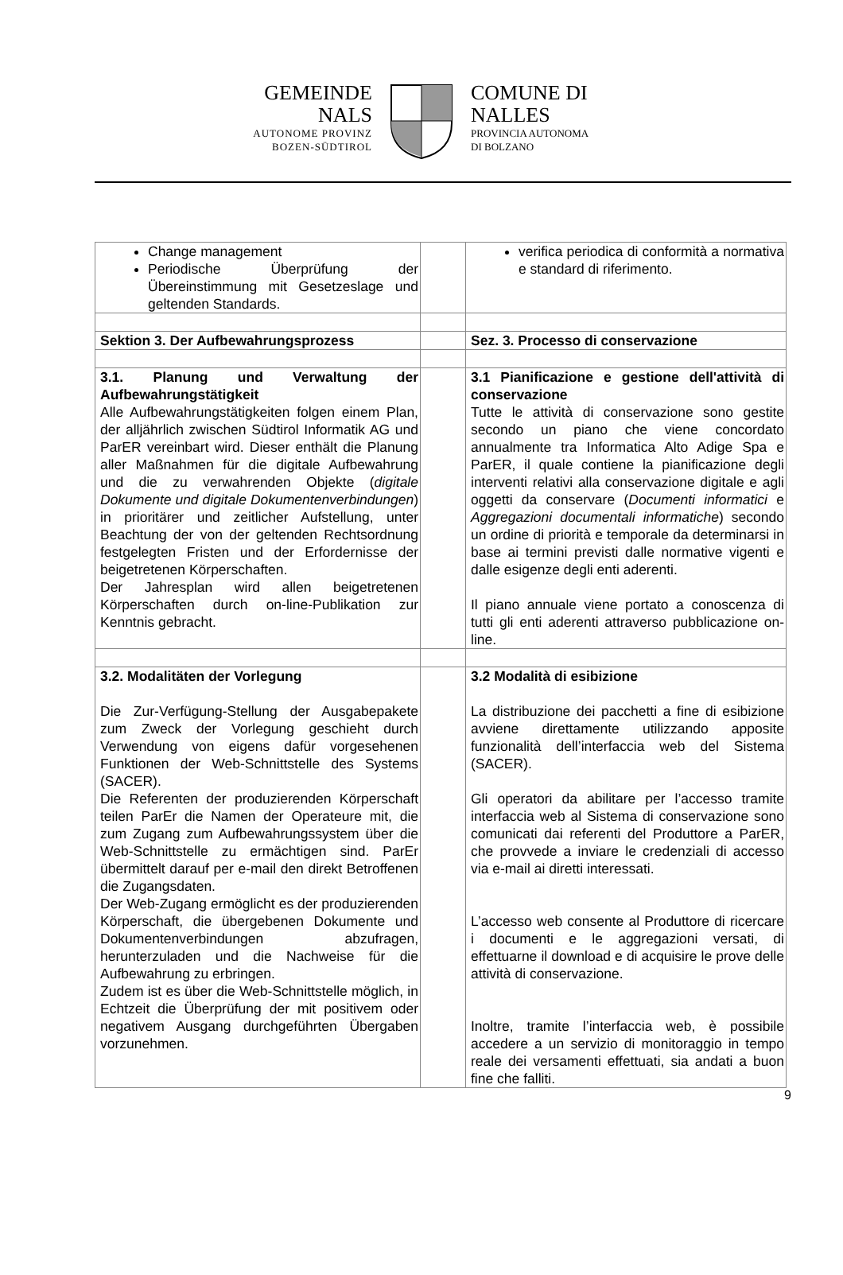GEMEINDE
NALS
AUTONOME PROVINZ
BOZEN-SÜDTIROL
COMUNE DI
NALLES
PROVINCIA AUTONOMA
DI BOLZANO
| Change management Periodische Überprüfung der Übereinstimmung mit Gesetzeslage und geltenden Standards. | | verifica periodica di conformità a normativa e standard di riferimento. |
| Sektion 3. Der Aufbewahrungsprozess | | Sez. 3. Processo di conservazione |
| 3.1. Planung und Verwaltung der Aufbewahrungstätigkeit Alle Aufbewahrungstätigkeiten folgen einem Plan, der alljährlich zwischen Südtirol Informatik AG und ParER vereinbart wird. Dieser enthält die Planung aller Maßnahmen für die digitale Aufbewahrung und die zu verwahrenden Objekte ( digitale Dokumente und digitale Dokumentenverbindungen ) in prioritärer und zeitlicher Aufstellung, unter Beachtung der von der geltenden Rechtsordnung festgelegten Fristen und der Erfordernisse der beigetretenen Körperschaften. Der Jahresplan wird allen beigetretenen Körperschaften durch on-line-Publikation zur Kenntnis gebracht. | | 3.1 Pianificazione e gestione dell'attività di conservazione Tutte le attività di conservazione sono gestite secondo un piano che viene concordato annualmente tra Informatica Alto Adige Spa e ParER, il quale contiene la pianificazione degli interventi relativi alla conservazione digitale e agli oggetti da conservare ( Documenti informatici e Aggregazioni documentali informatiche ) secondo un ordine di priorità e temporale da determinarsi in base ai termini previsti dalle normative vigenti e dalle esigenze degli enti aderenti. Il piano annuale viene portato a conoscenza di tutti gli enti aderenti attraverso pubblicazione on-line. |
| 3.2. Modalitäten der Vorlegung Die Zur-Verfügung-Stellung der Ausgabepakete zum Zweck der Vorlegung geschieht durch Verwendung von eigens dafür vorgesehenen Funktionen der Web-Schnittstelle des Systems (SACER). Die Referenten der produzierenden Körperschaft teilen ParEr die Namen der Operateure mit, die zum Zugang zum Aufbewahrungssystem über die Web-Schnittstelle zu ermächtigen sind. ParEr übermittelt darauf per e-mail den direkt Betroffenen die Zugangsdaten. Der Web-Zugang ermöglicht es der produzierenden Körperschaft, die übergebenen Dokumente und Dokumentenverbindungen abzufragen, herunterzuladen und die Nachweise für die Aufbewahrung zu erbringen. Zudem ist es über die Web-Schnittstelle möglich, in Echtzeit die Überprüfung der mit positivem oder negativem Ausgang durchgeführten Übergaben vorzunehmen. | | 3.2 Modalità di esibizione La distribuzione dei pacchetti a fine di esibizione avviene direttamente utilizzando apposite funzionalità dell’interfaccia web del Sistema (SACER). Gli operatori da abilitare per l’accesso tramite interfaccia web al Sistema di conservazione sono comunicati dai referenti del Produttore a ParER, che provvede a inviare le credenziali di accesso via e-mail ai diretti interessati. L’accesso web consente al Produttore di ricercare i documenti e le aggregazioni versati, di effettuarne il download e di acquisire le prove delle attività di conservazione. Inoltre, tramite l’interfaccia web, è possibile accedere a un servizio di monitoraggio in tempo reale dei versamenti effettuati, sia andati a buon fine che falliti. |
9